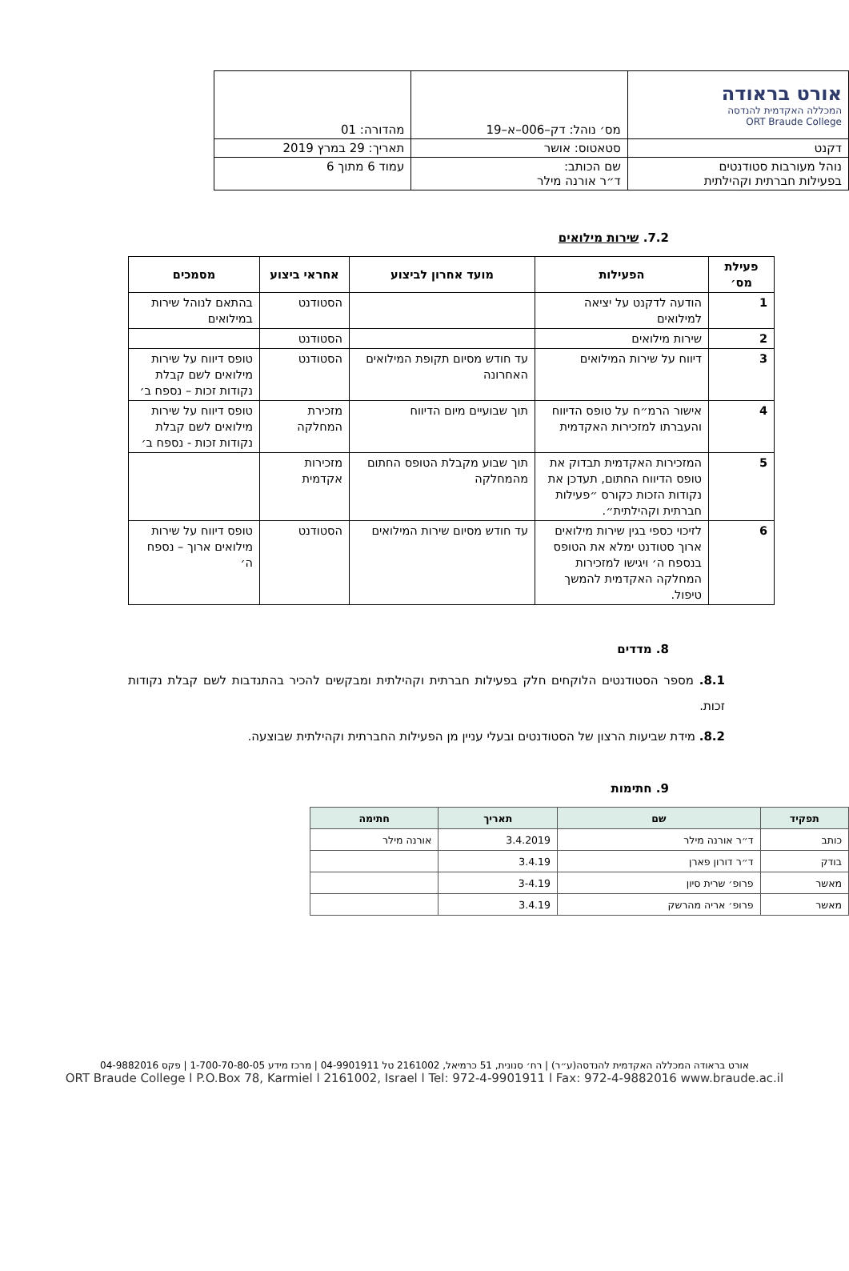| אורט בראודה המכללה האקדמית להנדסה ORT Braude College | מס׳ נוהל: דק–006–א–19 | מהדורה: 01 |
| דקנט | סטאטוס: אושר | תאריך: 29 במרץ 2019 |
| נוהל מעורבות סטודנטים בפעילות חברתית וקהילתית | שם הכותב: ד״ר אורנה מילר | עמוד 6 מתוך 6 |
7.2. שירות מילואים
| פעילת מס׳ | הפעילות | מועד אחרון לביצוע | אחראי ביצוע | מסמכים |
| --- | --- | --- | --- | --- |
| 1 | הודעה לדקנט על יציאה למילואים | | הסטודנט | בהתאם לנוהל שירות במילואים |
| 2 | שירות מילואים | | הסטודנט | |
| 3 | דיווח על שירות המילואים | עד חודש מסיום תקופת המילואים האחרונה | הסטודנט | טופס דיווח על שירות מילואים לשם קבלת נקודות זכות – נספח ב׳ |
| 4 | אישור הרמ״ח על טופס הדיווח והעברתו למזכירות האקדמית | תוך שבועיים מיום הדיווח | מזכירת המחלקה | טופס דיווח על שירות מילואים לשם קבלת נקודות זכות - נספח ב׳ |
| 5 | המזכירות האקדמית תבדוק את טופס הדיווח החתום, תעדכן את נקודות הזכות כקורס ״פעילות חברתית וקהילתית״. | תוך שבוע מקבלת הטופס החתום מהמחלקה | מזכירות אקדמית | |
| 6 | לזיכוי כספי בגין שירות מילואים ארוך סטודנט ימלא את הטופס בנספח ה׳ ויגישו למזכירות המחלקה האקדמית להמשך טיפול. | עד חודש מסיום שירות המילואים | הסטודנט | טופס דיווח על שירות מילואים ארוך – נספח ה׳ |
8. מדדים
8.1. מספר הסטודנטים הלוקחים חלק בפעילות חברתית וקהילתית ומבקשים להכיר בהתנדבות לשם קבלת נקודות זכות.
8.2. מידת שביעות הרצון של הסטודנטים ובעלי עניין מן הפעילות החברתית וקהילתית שבוצעה.
9. חתימות
| תפקיד | שם | תאריך | חתימה |
| --- | --- | --- | --- |
| כותב | ד״ר אורנה מילר | 3.4.2019 | אורנה מילר |
| בודק | ד״ר דורון פארן | 3.4.19 | |
| מאשר | פרופ׳ שרית סיון | 3-4.19 | |
| מאשר | פרופ׳ אריה מהרשק | 3.4.19 | |
אורט בראודה המכללה האקדמית להנדסה(ע״ר) | רח׳ סנונית, 51 כרמיאל, 2161002 טל 04-9901911 | מרכז מידע 1-700-70-80-05 | פקס 04-9882016
ORT Braude College l P.O.Box 78, Karmiel l 2161002, Israel l Tel: 972-4-9901911 l Fax: 972-4-9882016 www.braude.ac.il